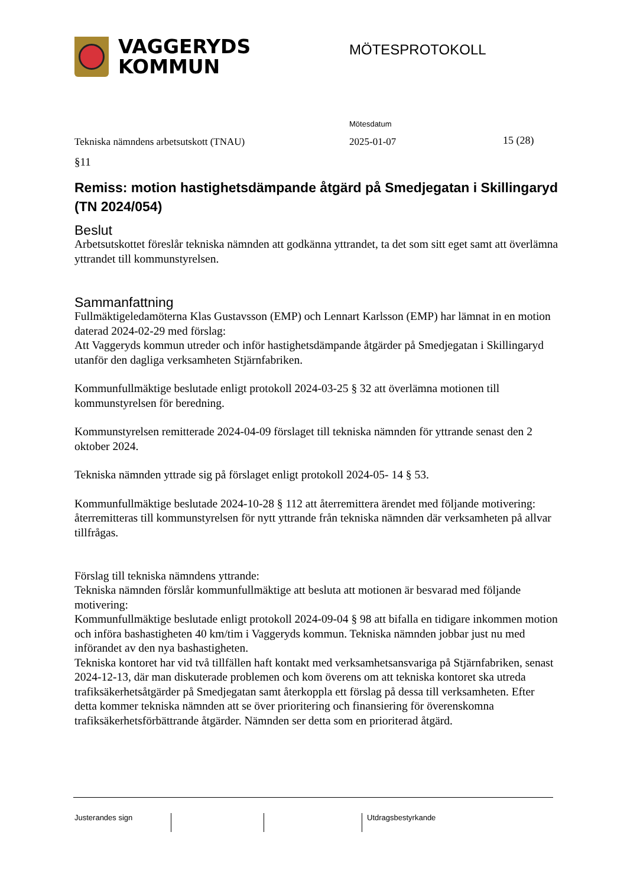VAGGERYDS
KOMMUN
MÖTESPROTOKOLL
Tekniska nämndens arbetsutskott (TNAU)
Mötesdatum
2025-01-07 15 (28)
§11
Remiss: motion hastighetsdämpande åtgärd på Smedjegatan i Skillingaryd (TN 2024/054)
Beslut
Arbetsutskottet föreslår tekniska nämnden att godkänna yttrandet, ta det som sitt eget samt att överlämna yttrandet till kommunstyrelsen.
Sammanfattning
Fullmäktigeledamöterna Klas Gustavsson (EMP) och Lennart Karlsson (EMP) har lämnat in en motion daterad 2024-02-29 med förslag:
Att Vaggeryds kommun utreder och inför hastighetsdämpande åtgärder på Smedjegatan i Skillingaryd utanför den dagliga verksamheten Stjärnfabriken.
Kommunfullmäktige beslutade enligt protokoll 2024-03-25 § 32 att överlämna motionen till kommunstyrelsen för beredning.
Kommunstyrelsen remitterade 2024-04-09 förslaget till tekniska nämnden för yttrande senast den 2 oktober 2024.
Tekniska nämnden yttrade sig på förslaget enligt protokoll 2024-05- 14 § 53.
Kommunfullmäktige beslutade 2024-10-28 § 112 att återremittera ärendet med följande motivering: återremitteras till kommunstyrelsen för nytt yttrande från tekniska nämnden där verksamheten på allvar tillfrågas.
Förslag till tekniska nämndens yttrande:
Tekniska nämnden förslår kommunfullmäktige att besluta att motionen är besvarad med följande motivering:
Kommunfullmäktige beslutade enligt protokoll 2024-09-04 § 98 att bifalla en tidigare inkommen motion och införa bashastigheten 40 km/tim i Vaggeryds kommun. Tekniska nämnden jobbar just nu med införandet av den nya bashastigheten.
Tekniska kontoret har vid två tillfällen haft kontakt med verksamhetsansvariga på Stjärnfabriken, senast 2024-12-13, där man diskuterade problemen och kom överens om att tekniska kontoret ska utreda trafiksäkerhetsåtgärder på Smedjegatan samt återkoppla ett förslag på dessa till verksamheten. Efter detta kommer tekniska nämnden att se över prioritering och finansiering för överenskomna trafiksäkerhetsförbättrande åtgärder. Nämnden ser detta som en prioriterad åtgärd.
Justerandes sign Utdragsbestyrkande